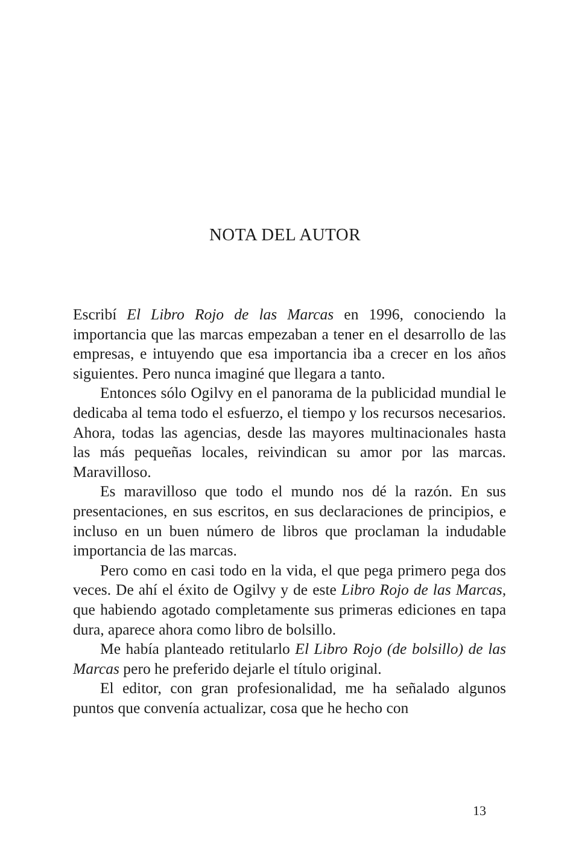NOTA DEL AUTOR
Escribí El Libro Rojo de las Marcas en 1996, conociendo la importancia que las marcas empezaban a tener en el desarrollo de las empresas, e intuyendo que esa importancia iba a crecer en los años siguientes. Pero nunca imaginé que llegara a tanto.
Entonces sólo Ogilvy en el panorama de la publicidad mundial le dedicaba al tema todo el esfuerzo, el tiempo y los recursos necesarios. Ahora, todas las agencias, desde las mayores multinacionales hasta las más pequeñas locales, reivindican su amor por las marcas. Maravilloso.
Es maravilloso que todo el mundo nos dé la razón. En sus presentaciones, en sus escritos, en sus declaraciones de principios, e incluso en un buen número de libros que proclaman la indudable importancia de las marcas.
Pero como en casi todo en la vida, el que pega primero pega dos veces. De ahí el éxito de Ogilvy y de este Libro Rojo de las Marcas, que habiendo agotado completamente sus primeras ediciones en tapa dura, aparece ahora como libro de bolsillo.
Me había planteado retitularlo El Libro Rojo (de bolsillo) de las Marcas pero he preferido dejarle el título original.
El editor, con gran profesionalidad, me ha señalado algunos puntos que convenía actualizar, cosa que he hecho con
13